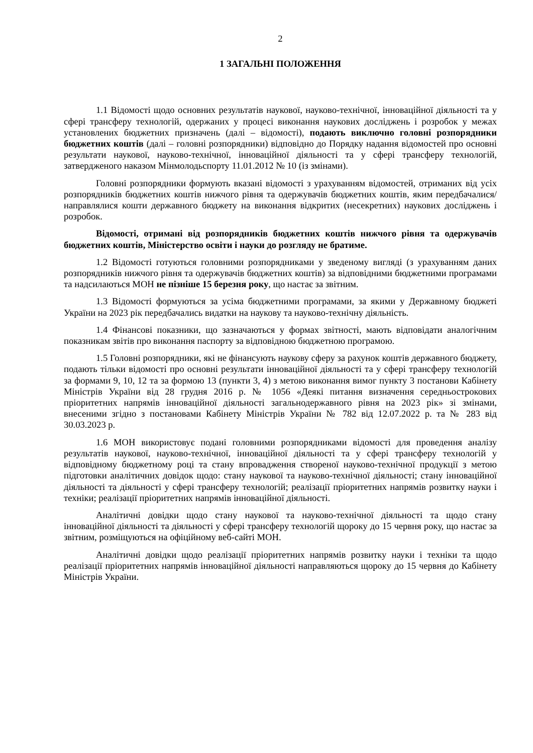2
1 ЗАГАЛЬНІ ПОЛОЖЕННЯ
1.1 Відомості щодо основних результатів наукової, науково-технічної, інноваційної діяльності та у сфері трансферу технологій, одержаних у процесі виконання наукових досліджень і розробок у межах установлених бюджетних призначень (далі – відомості), подають виключно головні розпорядники бюджетних коштів (далі – головні розпорядники) відповідно до Порядку надання відомостей про основні результати наукової, науково-технічної, інноваційної діяльності та у сфері трансферу технологій, затвердженого наказом Мінмолодьспорту 11.01.2012 № 10 (із змінами).
Головні розпорядники формують вказані відомості з урахуванням відомостей, отриманих від усіх розпорядників бюджетних коштів нижчого рівня та одержувачів бюджетних коштів, яким передбачалися/направлялися кошти державного бюджету на виконання відкритих (несекретних) наукових досліджень і розробок.
Відомості, отримані від розпорядників бюджетних коштів нижчого рівня та одержувачів бюджетних коштів, Міністерство освіти і науки до розгляду не братиме.
1.2 Відомості готуються головними розпорядниками у зведеному вигляді (з урахуванням даних розпорядників нижчого рівня та одержувачів бюджетних коштів) за відповідними бюджетними програмами та надсилаються МОН не пізніше 15 березня року, що настає за звітним.
1.3 Відомості формуються за усіма бюджетними програмами, за якими у Державному бюджеті України на 2023 рік передбачались видатки на наукову та науково-технічну діяльність.
1.4 Фінансові показники, що зазначаються у формах звітності, мають відповідати аналогічним показникам звітів про виконання паспорту за відповідною бюджетною програмою.
1.5 Головні розпорядники, які не фінансують наукову сферу за рахунок коштів державного бюджету, подають тільки відомості про основні результати інноваційної діяльності та у сфері трансферу технологій за формами 9, 10, 12 та за формою 13 (пункти 3, 4) з метою виконання вимог пункту 3 постанови Кабінету Міністрів України від 28 грудня 2016 р. № 1056 «Деякі питання визначення середньострокових пріоритетних напрямів інноваційної діяльності загальнодержавного рівня на 2023 рік» зі змінами, внесеними згідно з постановами Кабінету Міністрів України № 782 від 12.07.2022 р. та № 283 від 30.03.2023 р.
1.6 МОН використовує подані головними розпорядниками відомості для проведення аналізу результатів наукової, науково-технічної, інноваційної діяльності та у сфері трансферу технологій у відповідному бюджетному році та стану впровадження створеної науково-технічної продукції з метою підготовки аналітичних довідок щодо: стану наукової та науково-технічної діяльності; стану інноваційної діяльності та діяльності у сфері трансферу технологій; реалізації пріоритетних напрямів розвитку науки і техніки; реалізації пріоритетних напрямів інноваційної діяльності.
Аналітичні довідки щодо стану наукової та науково-технічної діяльності та щодо стану інноваційної діяльності та діяльності у сфері трансферу технологій щороку до 15 червня року, що настає за звітним, розміщуються на офіційному веб-сайті МОН.
Аналітичні довідки щодо реалізації пріоритетних напрямів розвитку науки і техніки та щодо реалізації пріоритетних напрямів інноваційної діяльності направляються щороку до 15 червня до Кабінету Міністрів України.